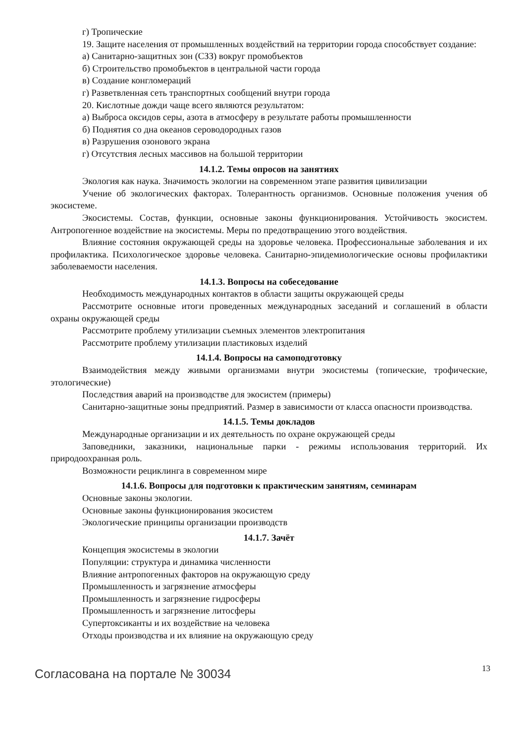г) Тропические
19. Защите населения от промышленных воздействий на территории города способствует создание:
а) Санитарно-защитных зон (СЗЗ) вокруг промобъектов
б) Строительство промобъектов в центральной части города
в) Создание конгломераций
г) Разветвленная сеть транспортных сообщений внутри города
20. Кислотные дожди чаще всего являются результатом:
а) Выброса оксидов серы, азота в атмосферу в результате работы промышленности
б) Поднятия со дна океанов сероводородных газов
в) Разрушения озонового экрана
г) Отсутствия лесных массивов на большой территории
14.1.2. Темы опросов на занятиях
Экология как наука. Значимость экологии на современном этапе развития цивилизации
Учение об экологических факторах. Толерантность организмов. Основные положения учения об экосистеме.
Экосистемы. Состав, функции, основные законы функционирования. Устойчивость экосистем. Антропогенное воздействие на экосистемы. Меры по предотвращению этого воздействия.
Влияние состояния окружающей среды на здоровье человека. Профессиональные заболевания и их профилактика. Психологическое здоровье человека. Санитарно-эпидемиологические основы профилактики заболеваемости населения.
14.1.3. Вопросы на собеседование
Необходимость международных контактов в области защиты окружающей среды
Рассмотрите основные итоги проведенных международных заседаний и соглашений в области охраны окружающей среды
Рассмотрите проблему утилизации съемных элементов электропитания
Рассмотрите проблему утилизации пластиковых изделий
14.1.4. Вопросы на самоподготовку
Взаимодействия между живыми организмами внутри экосистемы (топические, трофические, этологические)
Последствия аварий на производстве для экосистем (примеры)
Санитарно-защитные зоны предприятий. Размер в зависимости от класса опасности производства.
14.1.5. Темы докладов
Международные организации и их деятельность по охране окружающей среды
Заповедники, заказники, национальные парки - режимы использования территорий. Их природоохранная роль.
Возможности рециклинга в современном мире
14.1.6. Вопросы для подготовки к практическим занятиям, семинарам
Основные законы экологии.
Основные законы функционирования экосистем
Экологические принципы организации производств
14.1.7. Зачёт
Концепция экосистемы в экологии
Популяции: структура и динамика численности
Влияние антропогенных факторов на окружающую среду
Промышленность и загрязнение атмосферы
Промышленность и загрязнение гидросферы
Промышленность и загрязнение литосферы
Супертоксиканты и их воздействие на человека
Отходы производства и их влияние на окружающую среду
Согласована на портале № 30034 13